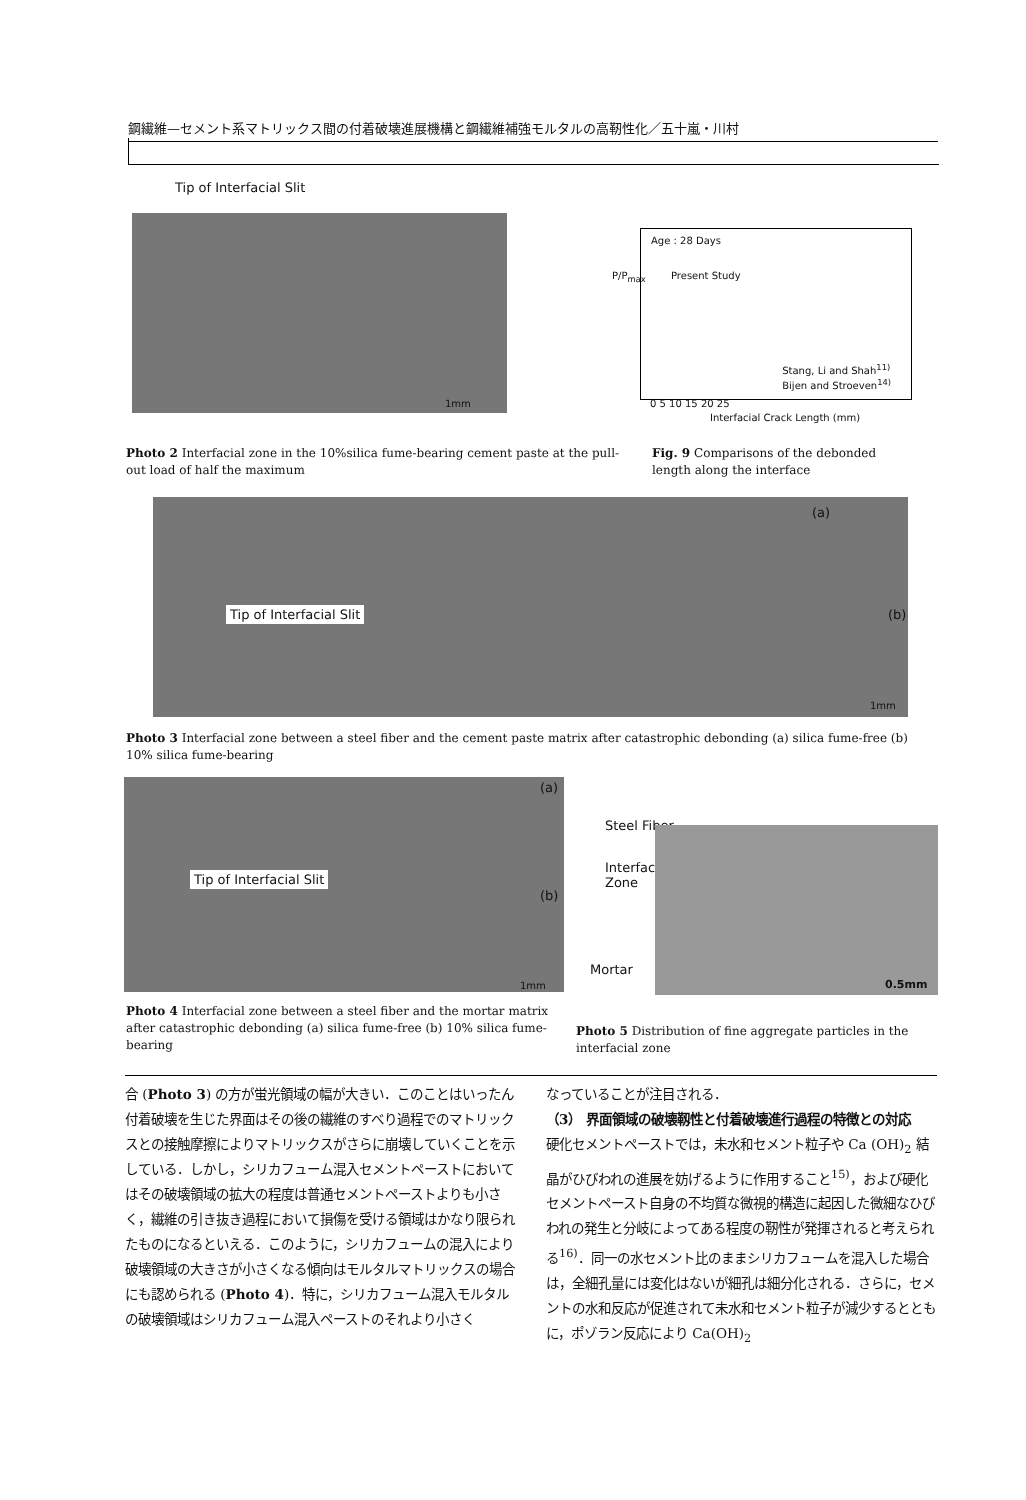鋼繊維—セメント系マトリックス間の付着破壊進展機構と鋼繊維補強モルタルの高靭性化／五十嵐・川村
Tip of Interfacial Slit
1mm
Age : 28 Days
Present Study
Stang, Li and Shah<sup>11)</sup>
Bijen and Stroeven<sup>14)</sup>
P/P<sub>max</sub>
0 5 10 15 20 25
Interfacial Crack Length (mm)
Photo 2 Interfacial zone in the 10%silica fume-bearing cement paste at the pull-out load of half the maximum
Fig. 9 Comparisons of the debonded length along the interface
Tip of Interfacial Slit
(a)
(b)
1mm
Photo 3 Interfacial zone between a steel fiber and the cement paste matrix after catastrophic debonding (a) silica fume-free (b) 10% silica fume-bearing
Tip of Interfacial Slit
(a)
(b)
1mm
Steel Fiber
Interfacial
Zone
Mortar
0.5mm
Photo 4 Interfacial zone between a steel fiber and the mortar matrix after catastrophic debonding (a) silica fume-free (b) 10% silica fume-bearing
Photo 5 Distribution of fine aggregate particles in the interfacial zone
合 (Photo 3) の方が蛍光領域の幅が大きい．このことはいったん付着破壊を生じた界面はその後の繊維のすべり過程でのマトリックスとの接触摩擦によりマトリックスがさらに崩壊していくことを示している．しかし，シリカフューム混入セメントペーストにおいてはその破壊領域の拡大の程度は普通セメントペーストよりも小さく，繊維の引き抜き過程において損傷を受ける領域はかなり限られたものになるといえる．このように，シリカフュームの混入により破壊領域の大きさが小さくなる傾向はモルタルマトリックスの場合にも認められる (Photo 4)．特に，シリカフューム混入モルタルの破壊領域はシリカフューム混入ペーストのそれより小さく
なっていることが注目される．
（3） 界面領域の破壊靱性と付着破壊進行過程の特徴との対応
硬化セメントペーストでは，未水和セメント粒子や Ca (OH)<sub>2</sub> 結晶がひびわれの進展を妨げるように作用すること<sup>15)</sup>，および硬化セメントペースト自身の不均質な微視的構造に起因した微細なひびわれの発生と分岐によってある程度の靭性が発揮されると考えられる<sup>16)</sup>．同一の水セメント比のままシリカフュームを混入した場合は，全細孔量には変化はないが細孔は細分化される．さらに，セメントの水和反応が促進されて未水和セメント粒子が減少するとともに，ポゾラン反応により Ca(OH)<sub>2</sub>